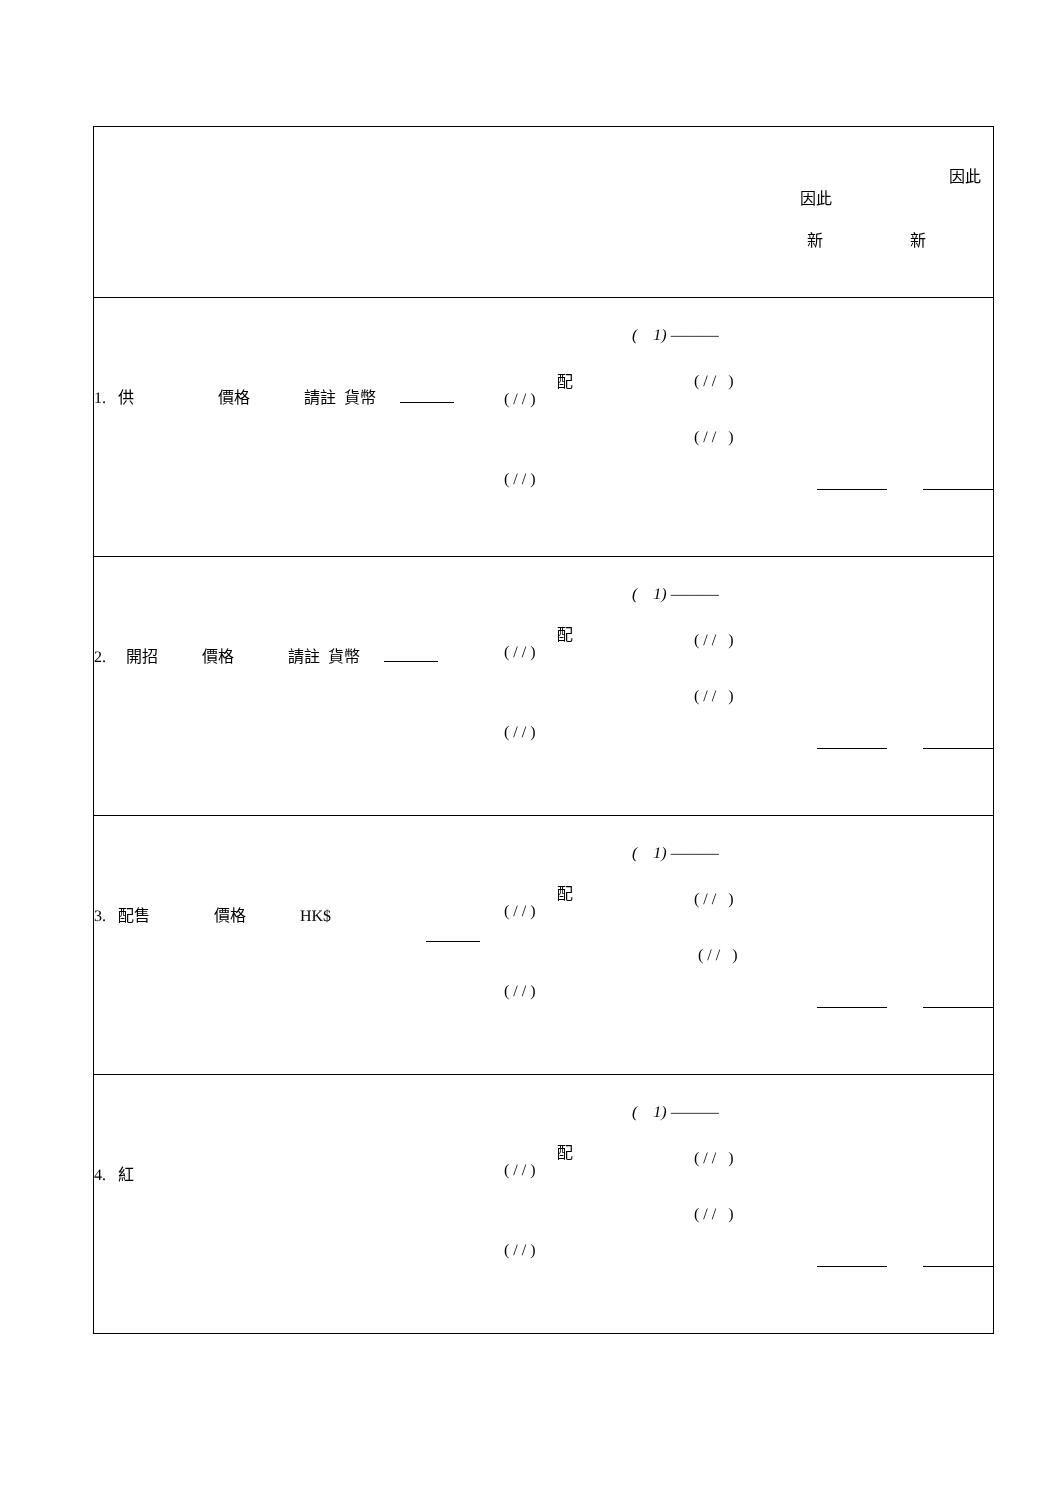因此
因此
新 新
1. 供 價格 請註 貨幣
( 1) ———
配
( / / )
( / / )
( / / )
( / / )
2. 開招 價格 請註 貨幣
( 1) ———
配
( / / )
( / / )
( / / )
( / / )
3. 配售 價格 HK$
( 1) ———
配
( / / )
( / / )
( / / )
( / / )
4. 紅
( 1) ———
配
( / / )
( / / )
( / / )
( / / )